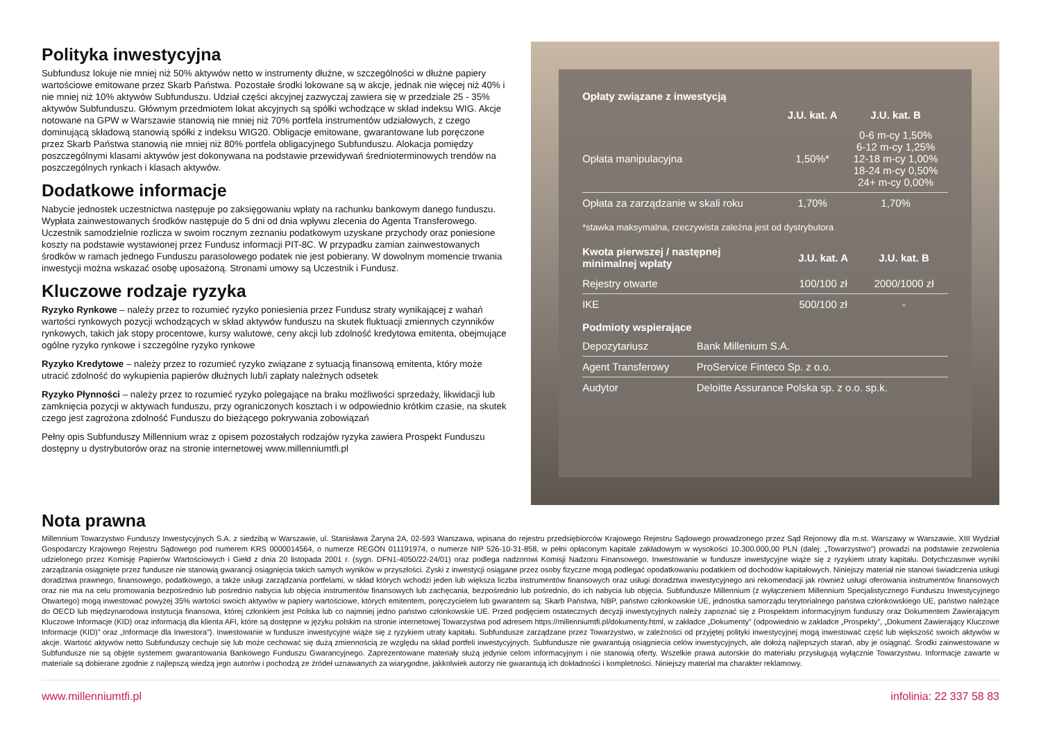Polityka inwestycyjna
Subfundusz lokuje nie mniej niż 50% aktywów netto w instrumenty dłużne, w szczególności w dłużne papiery wartościowe emitowane przez Skarb Państwa. Pozostałe środki lokowane są w akcje, jednak nie więcej niż 40% i nie mniej niż 10% aktywów Subfunduszu. Udział części akcyjnej zazwyczaj zawiera się w przedziale 25 - 35% aktywów Subfunduszu. Głównym przedmiotem lokat akcyjnych są spółki wchodzące w skład indeksu WIG. Akcje notowane na GPW w Warszawie stanowią nie mniej niż 70% portfela instrumentów udziałowych, z czego dominującą składową stanowią spółki z indeksu WIG20. Obligacje emitowane, gwarantowane lub poręczone przez Skarb Państwa stanowią nie mniej niż 80% portfela obligacyjnego Subfunduszu. Alokacja pomiędzy poszczególnymi klasami aktywów jest dokonywana na podstawie przewidywań średnioterminowych trendów na poszczególnych rynkach i klasach aktywów.
Dodatkowe informacje
Nabycie jednostek uczestnictwa następuje po zaksięgowaniu wpłaty na rachunku bankowym danego funduszu. Wypłata zainwestowanych środków następuje do 5 dni od dnia wpływu zlecenia do Agenta Transferowego. Uczestnik samodzielnie rozlicza w swoim rocznym zeznaniu podatkowym uzyskane przychody oraz poniesione koszty na podstawie wystawionej przez Fundusz informacji PIT-8C. W przypadku zamian zainwestowanych środków w ramach jednego Funduszu parasolowego podatek nie jest pobierany. W dowolnym momencie trwania inwestycji można wskazać osobę uposażoną. Stronami umowy są Uczestnik i Fundusz.
Kluczowe rodzaje ryzyka
Ryzyko Rynkowe – należy przez to rozumieć ryzyko poniesienia przez Fundusz straty wynikającej z wahań wartości rynkowych pozycji wchodzących w skład aktywów funduszu na skutek fluktuacji zmiennych czynników rynkowych, takich jak stopy procentowe, kursy walutowe, ceny akcji lub zdolność kredytowa emitenta, obejmujące ogólne ryzyko rynkowe i szczególne ryzyko rynkowe
Ryzyko Kredytowe – należy przez to rozumieć ryzyko związane z sytuacją finansową emitenta, który może utracić zdolność do wykupienia papierów dłużnych lub/i zapłaty należnych odsetek
Ryzyko Płynności – należy przez to rozumieć ryzyko polegające na braku możliwości sprzedaży, likwidacji lub zamknięcia pozycji w aktywach funduszu, przy ograniczonych kosztach i w odpowiednio krótkim czasie, na skutek czego jest zagrożona zdolność Funduszu do bieżącego pokrywania zobowiązań
Pełny opis Subfunduszy Millennium wraz z opisem pozostałych rodzajów ryzyka zawiera Prospekt Funduszu dostępny u dystrybutorów oraz na stronie internetowej www.millenniumtfi.pl
Opłaty związane z inwestycją
| | J.U. kat. A | J.U. kat. B |
| --- | --- | --- |
| Opłata manipulacyjna | 1,50%* | 0-6 m-cy 1,50% 6-12 m-cy 1,25% 12-18 m-cy 1,00% 18-24 m-cy 0,50% 24+ m-cy 0,00% |
| Opłata za zarządzanie w skali roku | 1,70% | 1,70% |
*stawka maksymalna, rzeczywista zależna jest od dystrybutora
| Kwota pierwszej / następnej minimalnej wpłaty | J.U. kat. A | J.U. kat. B |
| --- | --- | --- |
| Rejestry otwarte | 100/100 zł | 2000/1000 zł |
| IKE | 500/100 zł | - |
Podmioty wspierające
| Depozytariusz | Bank Millenium S.A. |
| Agent Transferowy | ProService Finteco Sp. z o.o. |
| Audytor | Deloitte Assurance Polska sp. z o.o. sp.k. |
Nota prawna
Millennium Towarzystwo Funduszy Inwestycyjnych S.A. z siedzibą w Warszawie, ul. Stanisława Żaryna 2A, 02-593 Warszawa, wpisana do rejestru przedsiębiorców Krajowego Rejestru Sądowego prowadzonego przez Sąd Rejonowy dla m.st. Warszawy w Warszawie, XIII Wydział Gospodarczy Krajowego Rejestru Sądowego pod numerem KRS 0000014564, o numerze REGON 011191974, o numerze NIP 526-10-31-858, w pełni opłaconym kapitale zakładowym w wysokości 10.300.000,00 PLN (dalej: „Towarzystwo”) prowadzi na podstawie zezwolenia udzielonego przez Komisję Papierów Wartościowych i Giełd z dnia 20 listopada 2001 r. (sygn. DFN1-4050/22-24/01) oraz podlega nadzorowi Komisji Nadzoru Finansowego. Inwestowanie w fundusze inwestycyjne wiąże się z ryzykiem utraty kapitału. Dotychczasowe wyniki zarządzania osiągnięte przez fundusze nie stanowią gwarancji osiągnięcia takich samych wyników w przyszłości. Zyski z inwestycji osiągane przez osoby fizyczne mogą podlegać opodatkowaniu podatkiem od dochodów kapitałowych. Niniejszy materiał nie stanowi świadczenia usługi doradztwa prawnego, finansowego, podatkowego, a także usługi zarządzania portfelami, w skład których wchodzi jeden lub większa liczba instrumentów finansowych oraz usługi doradztwa inwestycyjnego ani rekomendacji jak również usługi oferowania instrumentów finansowych oraz nie ma na celu promowania bezpośrednio lub pośrednio nabycia lub objęcia instrumentów finansowych lub zachęcania, bezpośrednio lub pośrednio, do ich nabycia lub objęcia. Subfundusze Millennium (z wyłączeniem Millennium Specjalistycznego Funduszu Inwestycyjnego Otwartego) mogą inwestować powyżej 35% wartości swoich aktywów w papiery wartościowe, których emitentem, poręczycielem lub gwarantem są: Skarb Państwa, NBP, państwo członkowskie UE, jednostka samorządu terytorialnego państwa członkowskiego UE, państwo należące do OECD lub międzynarodowa instytucja finansowa, której członkiem jest Polska lub co najmniej jedno państwo członkowskie UE. Przed podjęciem ostatecznych decyzji inwestycyjnych należy zapoznać się z Prospektem informacyjnym funduszy oraz Dokumentem Zawierającym Kluczowe Informacje (KID) oraz informacją dla klienta AFI, które są dostępne w języku polskim na stronie internetowej Towarzystwa pod adresem https://millenniumtfi.pl/dokumenty.html, w zakładce „Dokumenty” (odpowiednio w zakładce „Prospekty”, „Dokument Zawierający Kluczowe Informacje (KID)” oraz „Informacje dla Inwestora”). Inwestowanie w fundusze inwestycyjne wiąże się z ryzykiem utraty kapitału. Subfundusze zarządzane przez Towarzystwo, w zależności od przyjętej polityki inwestycyjnej mogą inwestować część lub większość swoich aktywów w akcje. Wartość aktywów netto Subfunduszy cechuje się lub może cechować się dużą zmiennością ze względu na skład portfeli inwestycyjnych. Subfundusze nie gwarantują osiągniecia celów inwestycyjnych, ale dołożą najlepszych starań, aby je osiągnąć. Środki zainwestowane w Subfundusze nie są objęte systemem gwarantowania Bankowego Funduszu Gwarancyjnego. Zaprezentowane materiały służą jedynie celom informacyjnym i nie stanowią oferty. Wszelkie prawa autorskie do materiału przysługują wyłącznie Towarzystwu. Informacje zawarte w materiale są dobierane zgodnie z najlepszą wiedzą jego autorów i pochodzą ze źródeł uznawanych za wiarygodne, jakkolwiek autorzy nie gwarantują ich dokładności i kompletności. Niniejszy materiał ma charakter reklamowy.
www.millenniumtfi.pl infolinia: 22 337 58 83